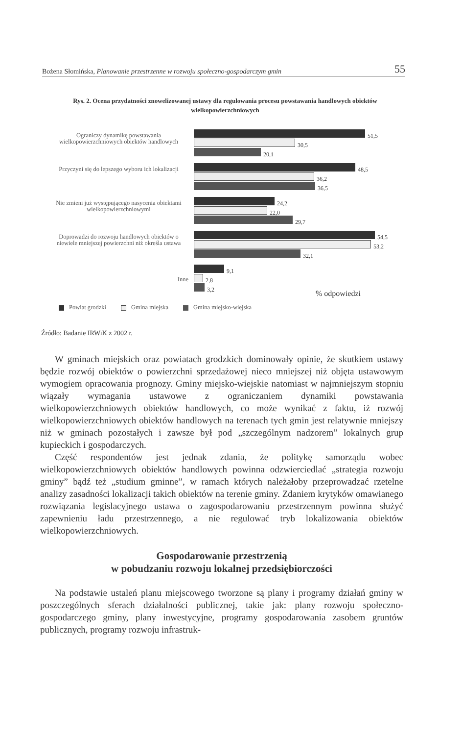Bożena Słomińska, Planowanie przestrzenne w rozwoju społeczno-gospodarczym gmin 55
Rys. 2. Ocena przydatności znowelizowanej ustawy dla regulowania procesu powstawania handlowych obiektów wielkopowierzchniowych
Ograniczy dynamikę powstawania wielkopowierzchniowych obiektów handlowych
51,5
30,5
20,1
Przyczyni się do lepszego wyboru ich lokalizacji
48,5
36,2
36,5
Nie zmieni już występującego nasycenia obiektami wielkopowierzchniowymi
24,2
22,0
29,7
Doprowadzi do rozwoju handlowych obiektów o niewiele mniejszej powierzchni niż określa ustawa
54,5
53,2
32,1
Inne
9,1
2,8
3,2
% odpowiedzi
Powiat grodzki Gmina miejska Gmina miejsko-wiejska
Źródło: Badanie IRWiK z 2002 r.
W gminach miejskich oraz powiatach grodzkich dominowały opinie, że skutkiem ustawy będzie rozwój obiektów o powierzchni sprzedażowej nieco mniejszej niż objęta ustawowym wymogiem opracowania prognozy. Gminy miejsko-wiejskie natomiast w najmniejszym stopniu wiązały wymagania ustawowe z ograniczaniem dynamiki powstawania wielkopowierzchniowych obiektów handlowych, co może wynikać z faktu, iż rozwój wielkopowierzchniowych obiektów handlowych na terenach tych gmin jest relatywnie mniejszy niż w gminach pozostałych i zawsze był pod „szczególnym nadzorem” lokalnych grup kupieckich i gospodarczych.
Część respondentów jest jednak zdania, że politykę samorządu wobec wielkopowierzchniowych obiektów handlowych powinna odzwierciedlać „strategia rozwoju gminy” bądź też „studium gminne”, w ramach których należałoby przeprowadzać rzetelne analizy zasadności lokalizacji takich obiektów na terenie gminy. Zdaniem krytyków omawianego rozwiązania legislacyjnego ustawa o zagospodarowaniu przestrzennym powinna służyć zapewnieniu ładu przestrzennego, a nie regulować tryb lokalizowania obiektów wielkopowierzchniowych.
Gospodarowanie przestrzenią
w pobudzaniu rozwoju lokalnej przedsiębiorczości
Na podstawie ustaleń planu miejscowego tworzone są plany i programy działań gminy w poszczególnych sferach działalności publicznej, takie jak: plany rozwoju społeczno-gospodarczego gminy, plany inwestycyjne, programy gospodarowania zasobem gruntów publicznych, programy rozwoju infrastruk-